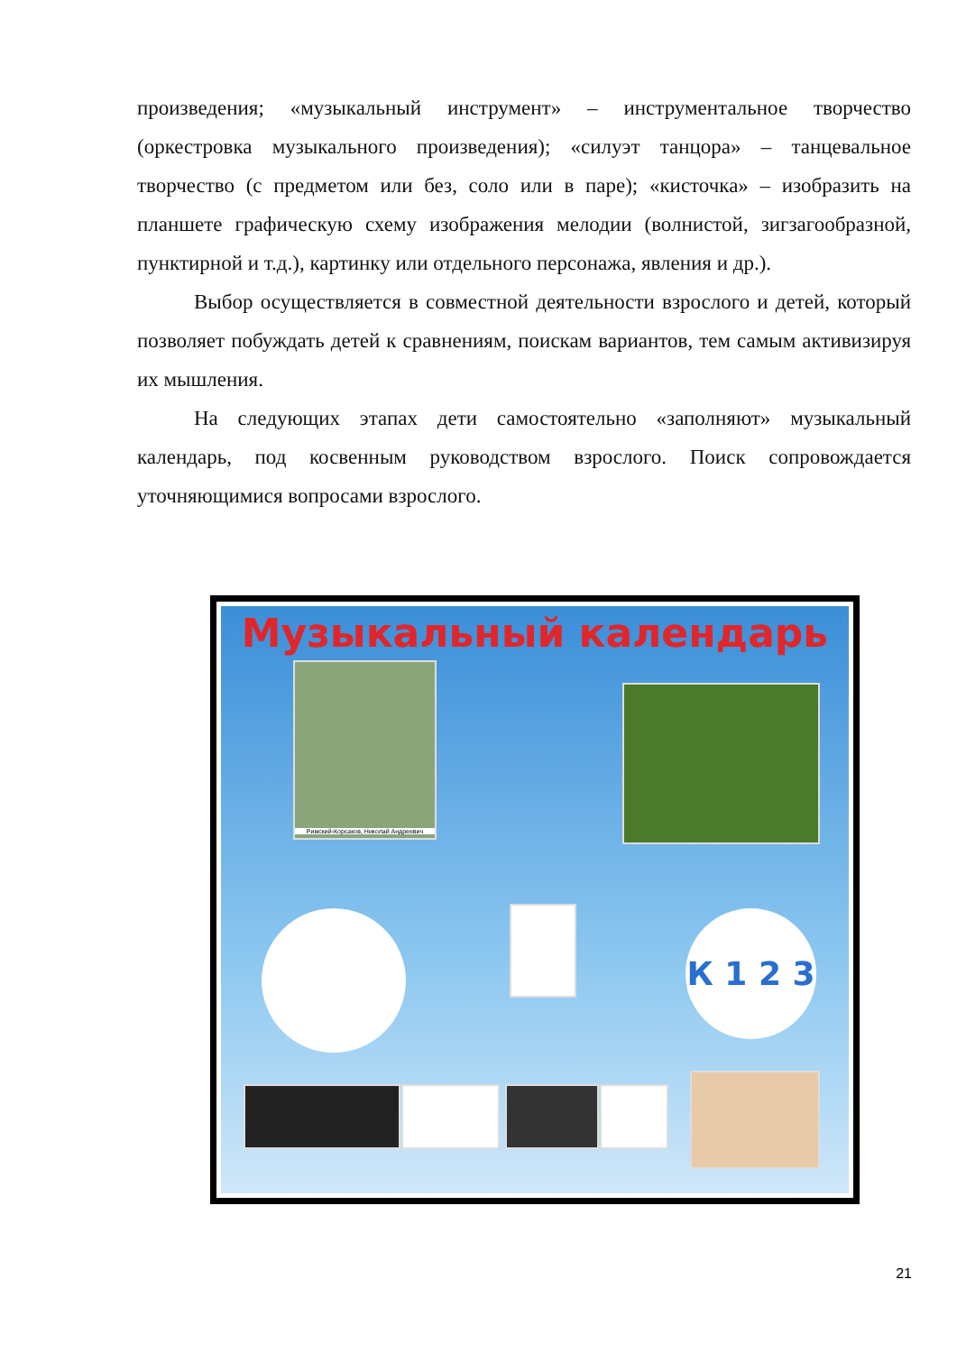произведения; «музыкальный инструмент» – инструментальное творчество (оркестровка музыкального произведения); «силуэт танцора» – танцевальное творчество (с предметом или без, соло или в паре); «кисточка» – изобразить на планшете графическую схему изображения мелодии (волнистой, зигзагообразной, пунктирной и т.д.), картинку или отдельного персонажа, явления и др.).
Выбор осуществляется в совместной деятельности взрослого и детей, который позволяет побуждать детей к сравнениям, поискам вариантов, тем самым активизируя их мышления.
На следующих этапах дети самостоятельно «заполняют» музыкальный календарь, под косвенным руководством взрослого. Поиск сопровождается уточняющимися вопросами взрослого.
Музыкальный календарь
Римский-Корсаков, Николай Андреевич
К 1 2 3
21